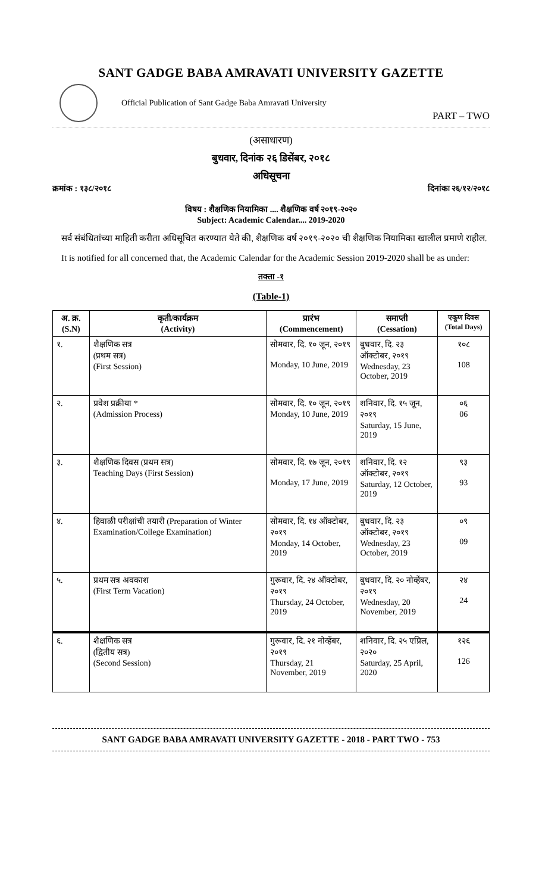SANT GADGE BABA AMRAVATI UNIVERSITY GAZETTE
Official Publication of Sant Gadge Baba Amravati University
PART – TWO
(असाधारण)
बुधवार, दिनांक २६ डिसेंबर, २०१८
अधिसूचना
क्रमांक : १३८/२०१८ दिनांकः २६/१२/२०१८
विषय : शैक्षणिक नियामिका .... शैक्षणिक वर्ष २०१९-२०२०
Subject: Academic Calendar.... 2019-2020
सर्व संबंधितांच्या माहिती करीता अधिसूचित करण्यात येते की, शैक्षणिक वर्ष २०१९-२०२० ची शैक्षणिक नियामिका खालील प्रमाणे राहील.
It is notified for all concerned that, the Academic Calendar for the Academic Session 2019-2020 shall be as under:
तक्ता -१
(Table-1)
| अ. क्र. (S.N) | कृती/कार्यक्रम (Activity) | प्रारंभ (Commencement) | समाप्ती (Cessation) | एकूण दिवस (Total Days) |
| --- | --- | --- | --- | --- |
| १. | शैक्षणिक सत्र (प्रथम सत्र) (First Session) | सोमवार, दि. १० जून, २०१९ Monday, 10 June, 2019 | बुधवार, दि. २३ ऑक्टोबर, २०१९ Wednesday, 23 October, 2019 | १०८ 108 |
| २. | प्रवेश प्रक्रीया * (Admission Process) | सोमवार, दि. १० जून, २०१९ Monday, 10 June, 2019 | शनिवार, दि. १५ जून, २०१९ Saturday, 15 June, 2019 | ०६ 06 |
| ३. | शैक्षणिक दिवस (प्रथम सत्र) Teaching Days (First Session) | सोमवार, दि. १७ जून, २०१९ Monday, 17 June, 2019 | शनिवार, दि. १२ ऑक्टोबर, २०१९ Saturday, 12 October, 2019 | ९३ 93 |
| ४. | हिवाळी परीक्षांची तयारी (Preparation of Winter Examination/College Examination) | सोमवार, दि. १४ ऑक्टोबर, २०१९ Monday, 14 October, 2019 | बुधवार, दि. २३ ऑक्टोबर, २०१९ Wednesday, 23 October, 2019 | ०९ 09 |
| ५. | प्रथम सत्र अवकाश (First Term Vacation) | गुरूवार, दि. २४ ऑक्टोबर, २०१९ Thursday, 24 October, 2019 | बुधवार, दि. २० नोव्हेंबर, २०१९ Wednesday, 20 November, 2019 | २४ 24 |
| ६. | शैक्षणिक सत्र (द्वितीय सत्र) (Second Session) | गुरूवार, दि. २१ नोव्हेंबर, २०१९ Thursday, 21 November, 2019 | शनिवार, दि. २५ एप्रिल, २०२० Saturday, 25 April, 2020 | १२६ 126 |
SANT GADGE BABA AMRAVATI UNIVERSITY GAZETTE - 2018 - PART TWO - 753